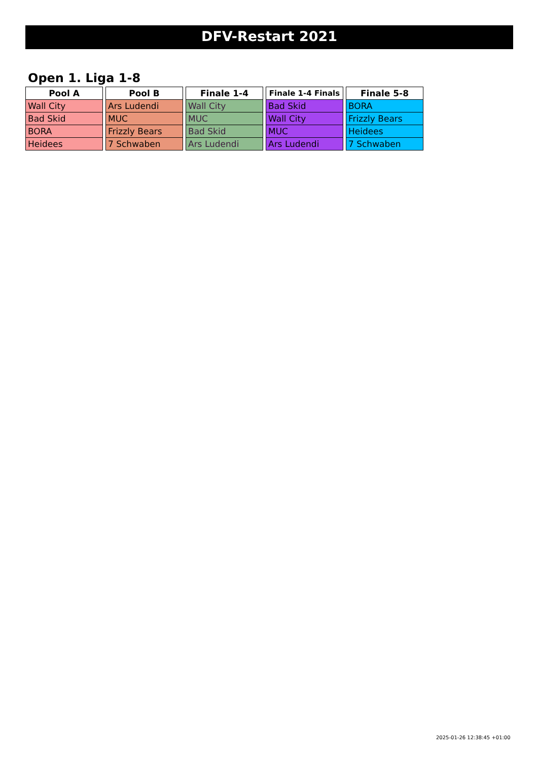DFV-Restart 2021
Open 1. Liga 1-8
| Pool A |
| --- |
| Wall City |
| Bad Skid |
| BORA |
| Heidees |
| Pool B |
| --- |
| Ars Ludendi |
| MUC |
| Frizzly Bears |
| 7 Schwaben |
| Finale 1-4 |
| --- |
| Wall City |
| MUC |
| Bad Skid |
| Ars Ludendi |
| Finale 1-4 Finals |
| --- |
| Bad Skid |
| Wall City |
| MUC |
| Ars Ludendi |
| Finale 5-8 |
| --- |
| BORA |
| Frizzly Bears |
| Heidees |
| 7 Schwaben |
2025-01-26 12:38:45 +01:00